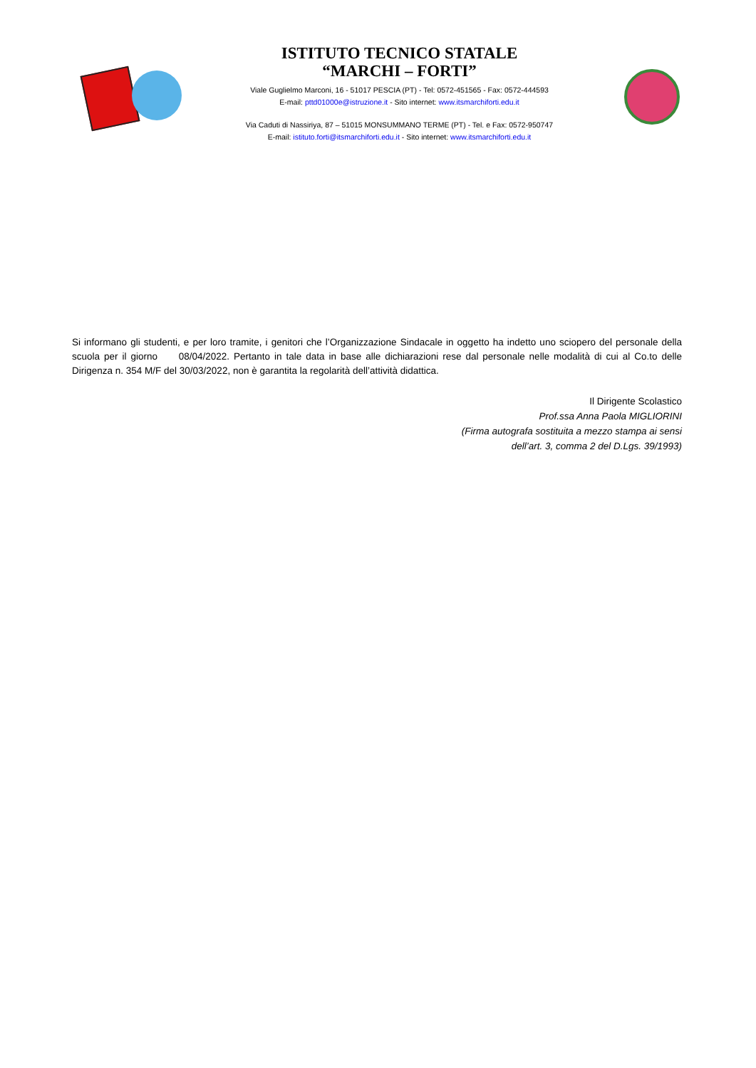ISTITUTO TECNICO STATALE
“MARCHI – FORTI”
Viale Guglielmo Marconi, 16 - 51017 PESCIA (PT) - Tel: 0572-451565 - Fax: 0572-444593
E-mail: pttd01000e@istruzione.it - Sito internet: www.itsmarchiforti.edu.it
Via Caduti di Nassiriya, 87 – 51015 MONSUMMANO TERME (PT) - Tel. e Fax: 0572-950747
E-mail: istituto.forti@itsmarchiforti.edu.it - Sito internet: www.itsmarchiforti.edu.it
Si informano gli studenti, e per loro tramite, i genitori che l’Organizzazione Sindacale in oggetto ha indetto uno sciopero del personale della scuola per il giorno 08/04/2022. Pertanto in tale data in base alle dichiarazioni rese dal personale nelle modalità di cui al Co.to delle Dirigenza n. 354 M/F del 30/03/2022, non è garantita la regolarità dell’attività didattica.
Il Dirigente Scolastico
Prof.ssa Anna Paola MIGLIORINI
(Firma autografa sostituita a mezzo stampa ai sensi
dell’art. 3, comma 2 del D.Lgs. 39/1993)